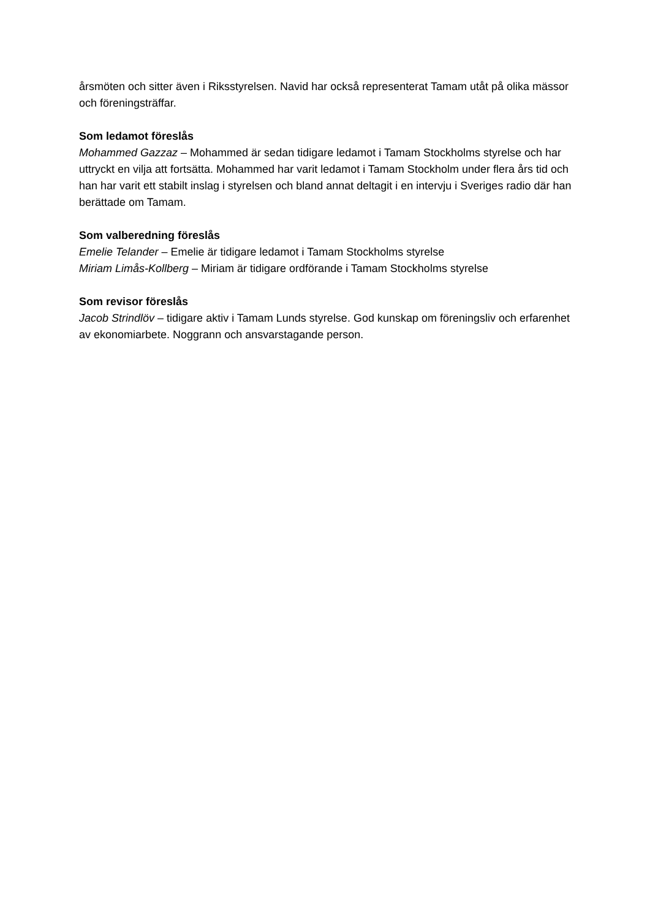årsmöten och sitter även i Riksstyrelsen. Navid har också representerat Tamam utåt på olika mässor och föreningsträffar.
Som ledamot föreslås
Mohammed Gazzaz – Mohammed är sedan tidigare ledamot i Tamam Stockholms styrelse och har uttryckt en vilja att fortsätta. Mohammed har varit ledamot i Tamam Stockholm under flera års tid och han har varit ett stabilt inslag i styrelsen och bland annat deltagit i en intervju i Sveriges radio där han berättade om Tamam.
Som valberedning föreslås
Emelie Telander – Emelie är tidigare ledamot i Tamam Stockholms styrelse
Miriam Limås-Kollberg – Miriam är tidigare ordförande i Tamam Stockholms styrelse
Som revisor föreslås
Jacob Strindlöv – tidigare aktiv i Tamam Lunds styrelse. God kunskap om föreningsliv och erfarenhet av ekonomiarbete. Noggrann och ansvarstagande person.